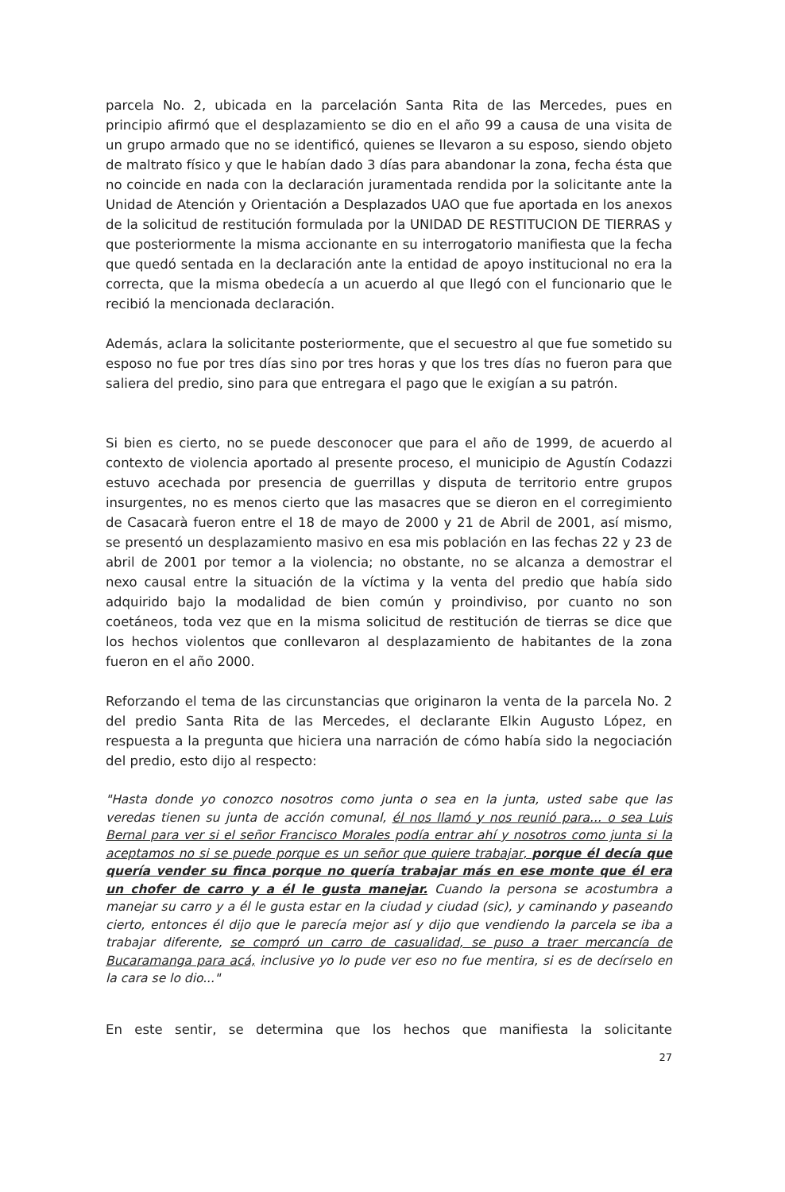parcela No. 2, ubicada en la parcelación Santa Rita de las Mercedes, pues en principio afirmó que el desplazamiento se dio en el año 99 a causa de una visita de un grupo armado que no se identificó, quienes se llevaron a su esposo, siendo objeto de maltrato físico y que le habían dado 3 días para abandonar la zona, fecha ésta que no coincide en nada con la declaración juramentada rendida por la solicitante ante la Unidad de Atención y Orientación a Desplazados UAO que fue aportada en los anexos de la solicitud de restitución formulada por la UNIDAD DE RESTITUCION DE TIERRAS y que posteriormente la misma accionante en su interrogatorio manifiesta que la fecha que quedó sentada en la declaración ante la entidad de apoyo institucional no era la correcta, que la misma obedecía a un acuerdo al que llegó con el funcionario que le recibió la mencionada declaración.
Además, aclara la solicitante posteriormente, que el secuestro al que fue sometido su esposo no fue por tres días sino por tres horas y que los tres días no fueron para que saliera del predio, sino para que entregara el pago que le exigían a su patrón.
Si bien es cierto, no se puede desconocer que para el año de 1999, de acuerdo al contexto de violencia aportado al presente proceso, el municipio de Agustín Codazzi estuvo acechada por presencia de guerrillas y disputa de territorio entre grupos insurgentes, no es menos cierto que las masacres que se dieron en el corregimiento de Casacarà fueron entre el 18 de mayo de 2000 y 21 de Abril de 2001, así mismo, se presentó un desplazamiento masivo en esa mis población en las fechas 22 y 23 de abril de 2001 por temor a la violencia; no obstante, no se alcanza a demostrar el nexo causal entre la situación de la víctima y la venta del predio que había sido adquirido bajo la modalidad de bien común y proindiviso, por cuanto no son coetáneos, toda vez que en la misma solicitud de restitución de tierras se dice que los hechos violentos que conllevaron al desplazamiento de habitantes de la zona fueron en el año 2000.
Reforzando el tema de las circunstancias que originaron la venta de la parcela No. 2 del predio Santa Rita de las Mercedes, el declarante Elkin Augusto López, en respuesta a la pregunta que hiciera una narración de cómo había sido la negociación del predio, esto dijo al respecto:
"Hasta donde yo conozco nosotros como junta o sea en la junta, usted sabe que las veredas tienen su junta de acción comunal, él nos llamó y nos reunió para... o sea Luis Bernal para ver si el señor Francisco Morales podía entrar ahí y nosotros como junta si la aceptamos no si se puede porque es un señor que quiere trabajar, porque él decía que quería vender su finca porque no quería trabajar más en ese monte que él era un chofer de carro y a él le gusta manejar. Cuando la persona se acostumbra a manejar su carro y a él le gusta estar en la ciudad y ciudad (sic), y caminando y paseando cierto, entonces él dijo que le parecía mejor así y dijo que vendiendo la parcela se iba a trabajar diferente, se compró un carro de casualidad, se puso a traer mercancía de Bucaramanga para acá, inclusive yo lo pude ver eso no fue mentira, si es de decírselo en la cara se lo dio..."
En este sentir, se determina que los hechos que manifiesta la solicitante
27